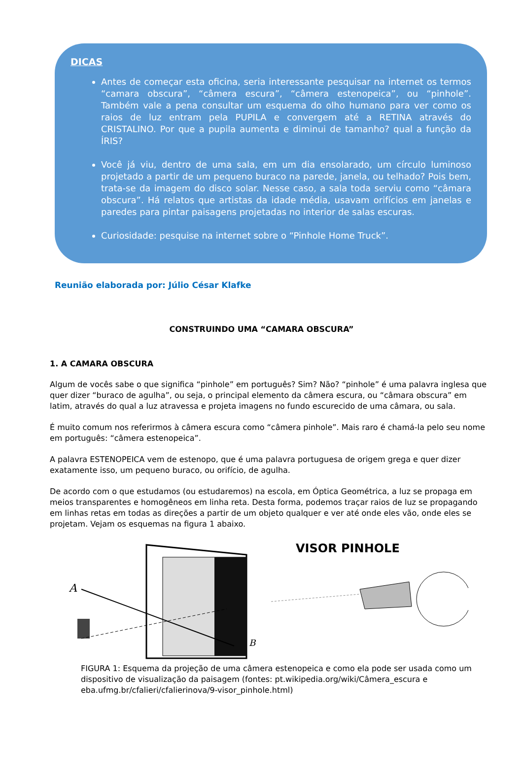DICAS
Antes de começar esta oficina, seria interessante pesquisar na internet os termos “camara obscura”, “câmera escura”, “câmera estenopeica”, ou “pinhole”. Também vale a pena consultar um esquema do olho humano para ver como os raios de luz entram pela PUPILA e convergem até a RETINA através do CRISTALINO. Por que a pupila aumenta e diminui de tamanho? qual a função da ÍRIS?
Você já viu, dentro de uma sala, em um dia ensolarado, um círculo luminoso projetado a partir de um pequeno buraco na parede, janela, ou telhado? Pois bem, trata-se da imagem do disco solar. Nesse caso, a sala toda serviu como “câmara obscura”. Há relatos que artistas da idade média, usavam orifícios em janelas e paredes para pintar paisagens projetadas no interior de salas escuras.
Curiosidade: pesquise na internet sobre o “Pinhole Home Truck”.
Reunião elaborada por: Júlio César Klafke
CONSTRUINDO UMA “CAMARA OBSCURA”
1. A CAMARA OBSCURA
Algum de vocês sabe o que significa “pinhole” em português? Sim? Não? “pinhole” é uma palavra inglesa que quer dizer “buraco de agulha”, ou seja, o principal elemento da câmera escura, ou “câmara obscura” em latim, através do qual a luz atravessa e projeta imagens no fundo escurecido de uma câmara, ou sala.
É muito comum nos referirmos à câmera escura como “câmera pinhole”. Mais raro é chamá-la pelo seu nome em português: “câmera estenopeica”.
A palavra ESTENOPEICA vem de estenopo, que é uma palavra portuguesa de origem grega e quer dizer exatamente isso, um pequeno buraco, ou orifício, de agulha.
De acordo com o que estudamos (ou estudaremos) na escola, em Óptica Geométrica, a luz se propaga em meios transparentes e homogêneos em linha reta. Desta forma, podemos traçar raios de luz se propagando em linhas retas em todas as direções a partir de um objeto qualquer e ver até onde eles vão, onde eles se projetam. Vejam os esquemas na figura 1 abaixo.
A
B
VISOR PINHOLE
FIGURA 1: Esquema da projeção de uma câmera estenopeica e como ela pode ser usada como um dispositivo de visualização da paisagem (fontes: pt.wikipedia.org/wiki/Câmera_escura e eba.ufmg.br/cfalieri/cfalierinova/9-visor_pinhole.html)